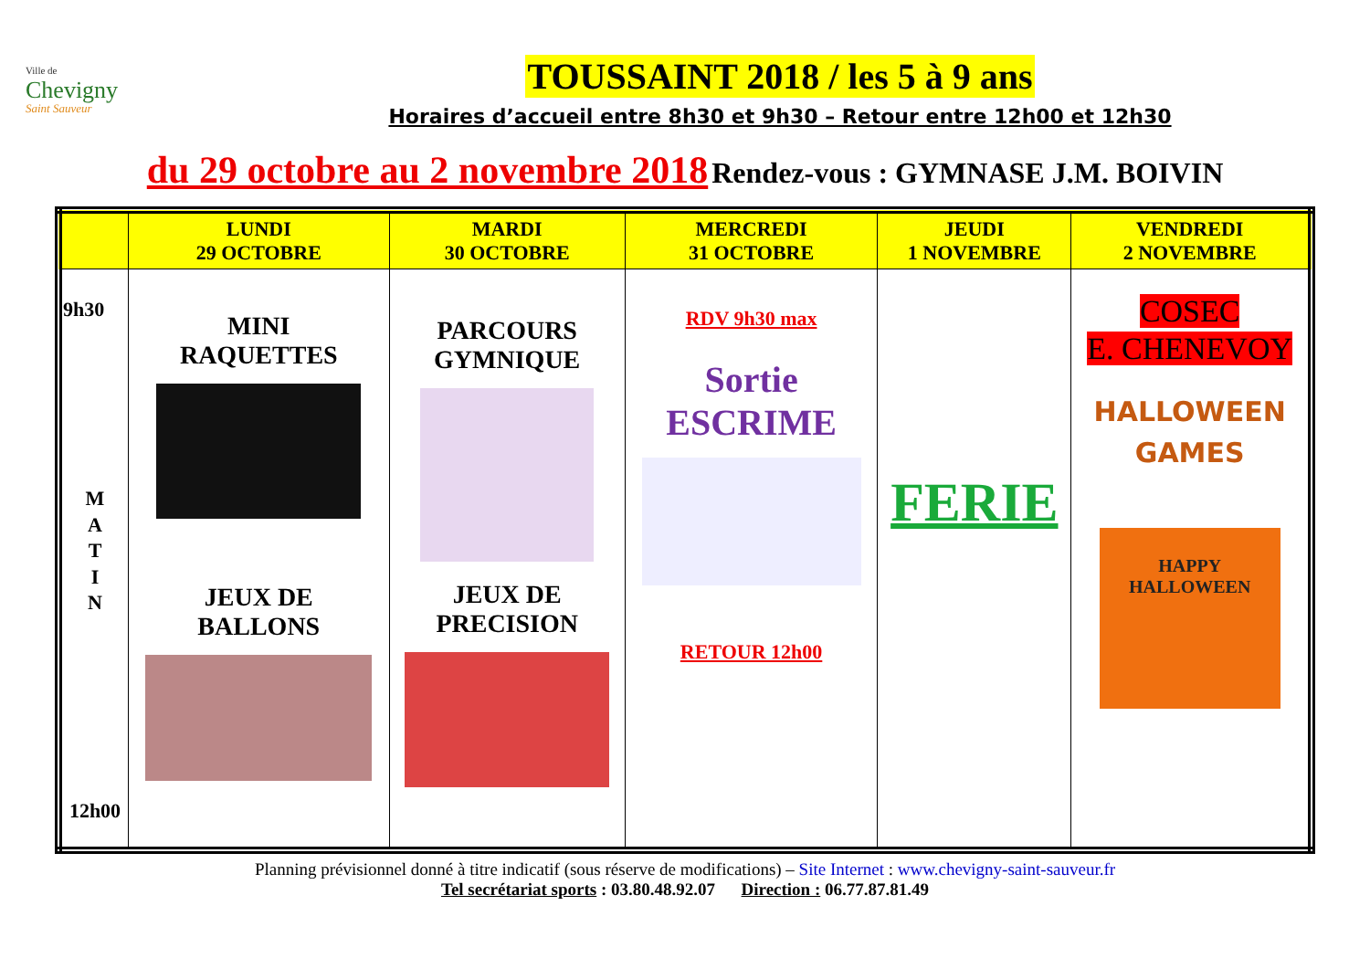Ville de
Chevigny
Saint Sauveur
TOUSSAINT 2018 / les 5 à 9 ans
Horaires d’accueil entre 8h30 et 9h30 – Retour entre 12h00 et 12h30
du 29 octobre au 2 novembre 2018 Rendez-vous : GYMNASE J.M. BOIVIN
| | LUNDI 29 OCTOBRE | MARDI 30 OCTOBRE | MERCREDI 31 OCTOBRE | JEUDI 1 NOVEMBRE | VENDREDI 2 NOVEMBRE |
| --- | --- | --- | --- | --- | --- |
| 9h30 M A T I N 12h00 | MINI RAQUETTES JEUX DE BALLONS | PARCOURS GYMNIQUE JEUX DE PRECISION | RDV 9h30 max Sortie ESCRIME RETOUR 12h00 | FERIE | COSEC E. CHENEVOY HALLOWEEN GAMES HAPPY HALLOWEEN |
Planning prévisionnel donné à titre indicatif (sous réserve de modifications) – Site Internet : www.chevigny-saint-sauveur.fr
Tel secrétariat sports : 03.80.48.92.07 Direction : 06.77.87.81.49